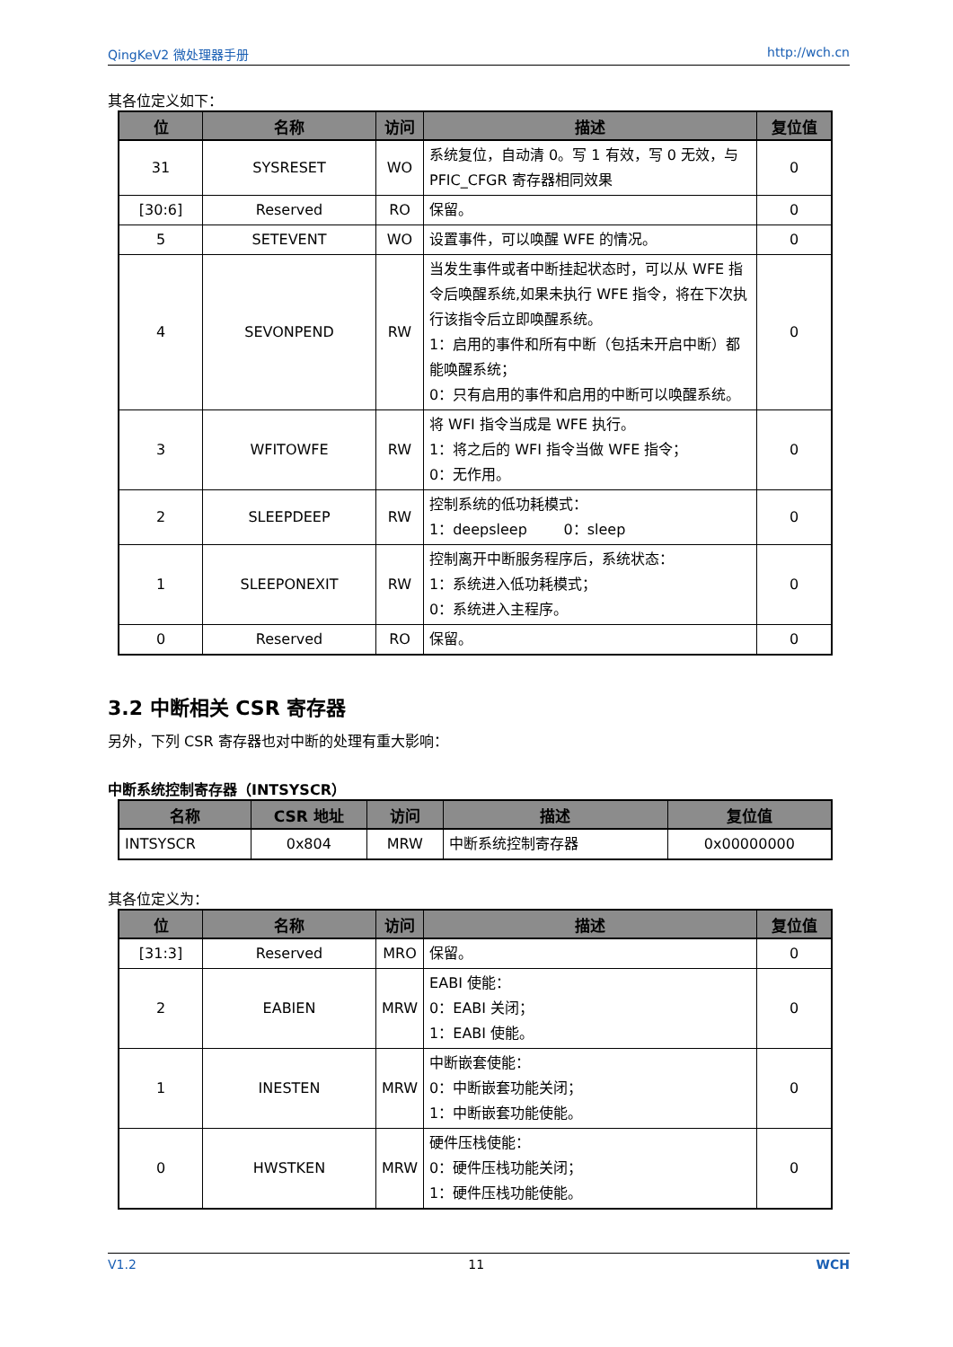QingKeV2 微处理器手册 http://wch.cn
其各位定义如下：
| 位 | 名称 | 访问 | 描述 | 复位值 |
| --- | --- | --- | --- | --- |
| 31 | SYSRESET | WO | 系统复位，自动清 0。写 1 有效，写 0 无效，与 PFIC_CFGR 寄存器相同效果 | 0 |
| [30:6] | Reserved | RO | 保留。 | 0 |
| 5 | SETEVENT | WO | 设置事件，可以唤醒 WFE 的情况。 | 0 |
| 4 | SEVONPEND | RW | 当发生事件或者中断挂起状态时，可以从 WFE 指令后唤醒系统,如果未执行 WFE 指令，将在下次执行该指令后立即唤醒系统。 1：启用的事件和所有中断（包括未开启中断）都能唤醒系统； 0：只有启用的事件和启用的中断可以唤醒系统。 | 0 |
| 3 | WFITOWFE | RW | 将 WFI 指令当成是 WFE 执行。 1：将之后的 WFI 指令当做 WFE 指令； 0：无作用。 | 0 |
| 2 | SLEEPDEEP | RW | 控制系统的低功耗模式： 1：deepsleep 0：sleep | 0 |
| 1 | SLEEPONEXIT | RW | 控制离开中断服务程序后，系统状态： 1：系统进入低功耗模式； 0：系统进入主程序。 | 0 |
| 0 | Reserved | RO | 保留。 | 0 |
3.2 中断相关 CSR 寄存器
另外，下列 CSR 寄存器也对中断的处理有重大影响：
中断系统控制寄存器（INTSYSCR）
| 名称 | CSR 地址 | 访问 | 描述 | 复位值 |
| --- | --- | --- | --- | --- |
| INTSYSCR | 0x804 | MRW | 中断系统控制寄存器 | 0x00000000 |
其各位定义为：
| 位 | 名称 | 访问 | 描述 | 复位值 |
| --- | --- | --- | --- | --- |
| [31:3] | Reserved | MRO | 保留。 | 0 |
| 2 | EABIEN | MRW | EABI 使能： 0：EABI 关闭； 1：EABI 使能。 | 0 |
| 1 | INESTEN | MRW | 中断嵌套使能： 0：中断嵌套功能关闭； 1：中断嵌套功能使能。 | 0 |
| 0 | HWSTKEN | MRW | 硬件压栈使能： 0：硬件压栈功能关闭； 1：硬件压栈功能使能。 | 0 |
V1.2 11 WCH